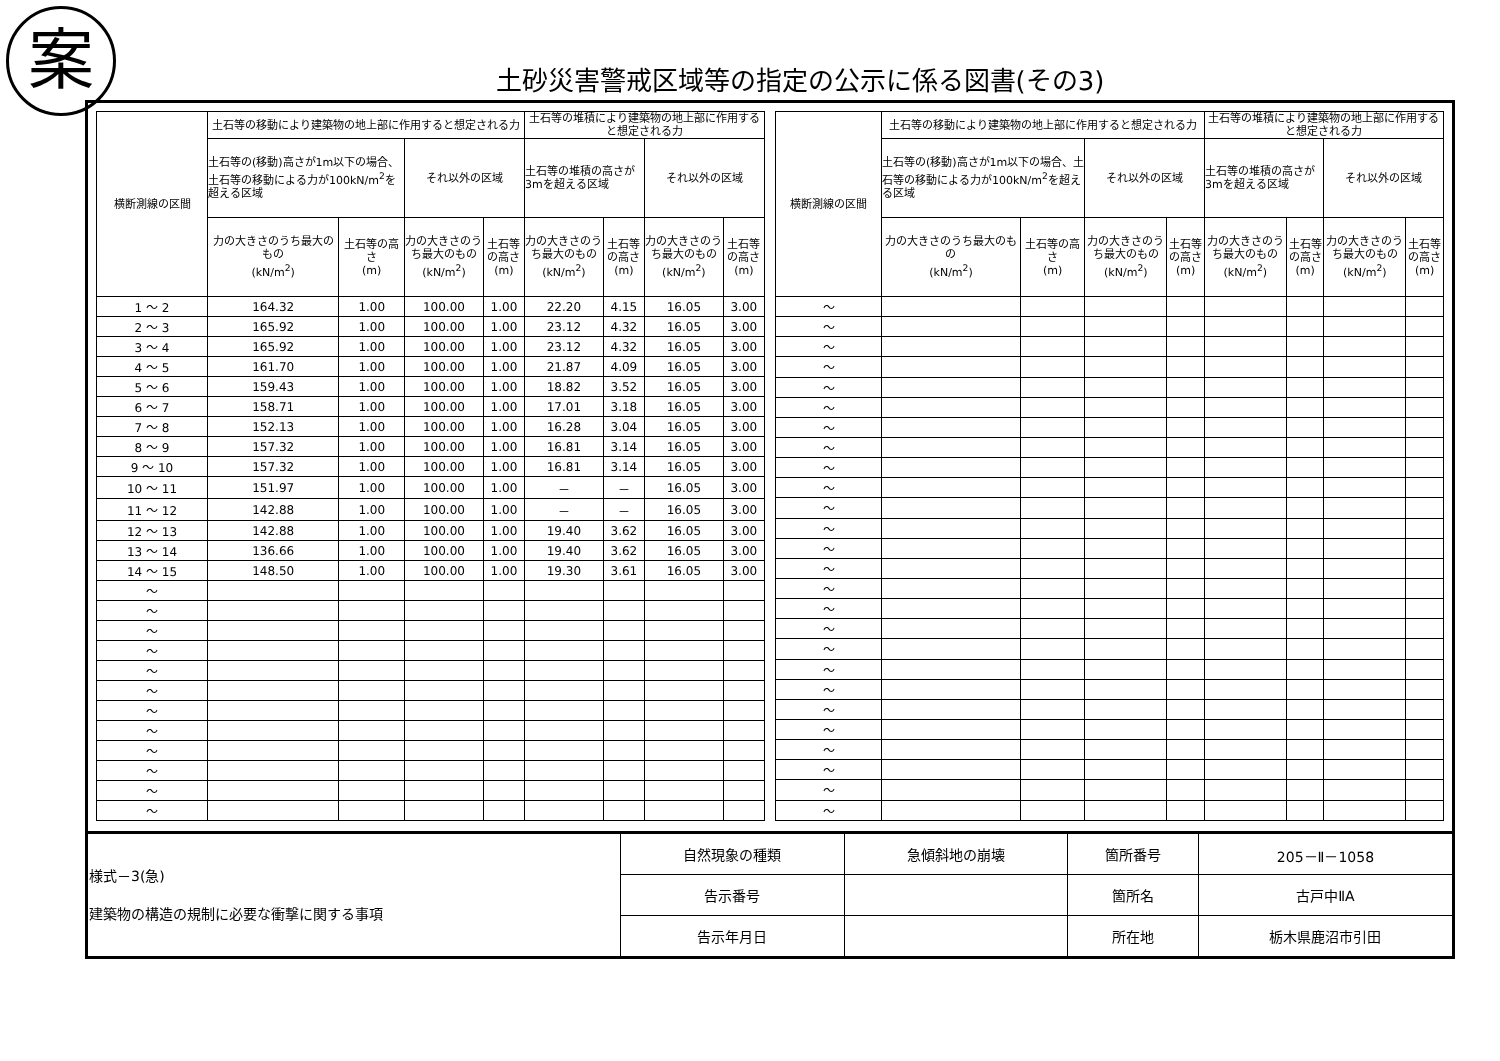案
土砂災害警戒区域等の指定の公示に係る図書(その3)
| 横断測線の区間 | 土石等の移動により建築物の地上部に作用すると想定される力 | | | | 土石等の堆積により建築物の地上部に作用すると想定される力 | | | |
| --- | --- | --- | --- | --- | --- | --- | --- | --- |
| | 土石等の(移動)高さが1m以下の場合、土石等の移動による力が100kN/m<sup>2</sup>を超える区域 | | それ以外の区域 | | 土石等の堆積の高さが3mを超える区域 | | それ以外の区域 | |
| | 力の大きさのうち最大のもの (kN/m<sup>2</sup>) | 土石等の高さ (m) | 力の大きさのうち最大のもの (kN/m<sup>2</sup>) | 土石等の高さ (m) | 力の大きさのうち最大のもの (kN/m<sup>2</sup>) | 土石等の高さ (m) | 力の大きさのうち最大のもの (kN/m<sup>2</sup>) | 土石等の高さ (m) |
| 1 ～ 2 | 164.32 | 1.00 | 100.00 | 1.00 | 22.20 | 4.15 | 16.05 | 3.00 |
| 2 ～ 3 | 165.92 | 1.00 | 100.00 | 1.00 | 23.12 | 4.32 | 16.05 | 3.00 |
| 3 ～ 4 | 165.92 | 1.00 | 100.00 | 1.00 | 23.12 | 4.32 | 16.05 | 3.00 |
| 4 ～ 5 | 161.70 | 1.00 | 100.00 | 1.00 | 21.87 | 4.09 | 16.05 | 3.00 |
| 5 ～ 6 | 159.43 | 1.00 | 100.00 | 1.00 | 18.82 | 3.52 | 16.05 | 3.00 |
| 6 ～ 7 | 158.71 | 1.00 | 100.00 | 1.00 | 17.01 | 3.18 | 16.05 | 3.00 |
| 7 ～ 8 | 152.13 | 1.00 | 100.00 | 1.00 | 16.28 | 3.04 | 16.05 | 3.00 |
| 8 ～ 9 | 157.32 | 1.00 | 100.00 | 1.00 | 16.81 | 3.14 | 16.05 | 3.00 |
| 9 ～ 10 | 157.32 | 1.00 | 100.00 | 1.00 | 16.81 | 3.14 | 16.05 | 3.00 |
| 10 ～ 11 | 151.97 | 1.00 | 100.00 | 1.00 | － | － | 16.05 | 3.00 |
| 11 ～ 12 | 142.88 | 1.00 | 100.00 | 1.00 | － | － | 16.05 | 3.00 |
| 12 ～ 13 | 142.88 | 1.00 | 100.00 | 1.00 | 19.40 | 3.62 | 16.05 | 3.00 |
| 13 ～ 14 | 136.66 | 1.00 | 100.00 | 1.00 | 19.40 | 3.62 | 16.05 | 3.00 |
| 14 ～ 15 | 148.50 | 1.00 | 100.00 | 1.00 | 19.30 | 3.61 | 16.05 | 3.00 |
| ～ | | | | | | | | |
| ～ | | | | | | | | |
| ～ | | | | | | | | |
| ～ | | | | | | | | |
| ～ | | | | | | | | |
| ～ | | | | | | | | |
| ～ | | | | | | | | |
| ～ | | | | | | | | |
| ～ | | | | | | | | |
| ～ | | | | | | | | |
| ～ | | | | | | | | |
| ～ | | | | | | | | |
| 横断測線の区間 | 土石等の移動により建築物の地上部に作用すると想定される力 | | | | 土石等の堆積により建築物の地上部に作用すると想定される力 | | | |
| --- | --- | --- | --- | --- | --- | --- | --- | --- |
| | 土石等の(移動)高さが1m以下の場合、土石等の移動による力が100kN/m<sup>2</sup>を超える区域 | | それ以外の区域 | | 土石等の堆積の高さが3mを超える区域 | | それ以外の区域 | |
| | 力の大きさのうち最大のもの (kN/m<sup>2</sup>) | 土石等の高さ (m) | 力の大きさのうち最大のもの (kN/m<sup>2</sup>) | 土石等の高さ (m) | 力の大きさのうち最大のもの (kN/m<sup>2</sup>) | 土石等の高さ (m) | 力の大きさのうち最大のもの (kN/m<sup>2</sup>) | 土石等の高さ (m) |
| ～ | | | | | | | | |
| ～ | | | | | | | | |
| ～ | | | | | | | | |
| ～ | | | | | | | | |
| ～ | | | | | | | | |
| ～ | | | | | | | | |
| ～ | | | | | | | | |
| ～ | | | | | | | | |
| ～ | | | | | | | | |
| ～ | | | | | | | | |
| ～ | | | | | | | | |
| ～ | | | | | | | | |
| ～ | | | | | | | | |
| ～ | | | | | | | | |
| ～ | | | | | | | | |
| ～ | | | | | | | | |
| ～ | | | | | | | | |
| ～ | | | | | | | | |
| ～ | | | | | | | | |
| ～ | | | | | | | | |
| ～ | | | | | | | | |
| ～ | | | | | | | | |
| ～ | | | | | | | | |
| ～ | | | | | | | | |
| ～ | | | | | | | | |
| ～ | | | | | | | | |
| 様式－3(急) 建築物の構造の規制に必要な衝撃に関する事項 | 自然現象の種類 | 急傾斜地の崩壊 | 箇所番号 | 205－Ⅱ－1058 |
| | 告示番号 | | 箇所名 | 古戸中ⅡA |
| | 告示年月日 | | 所在地 | 栃木県鹿沼市引田 |